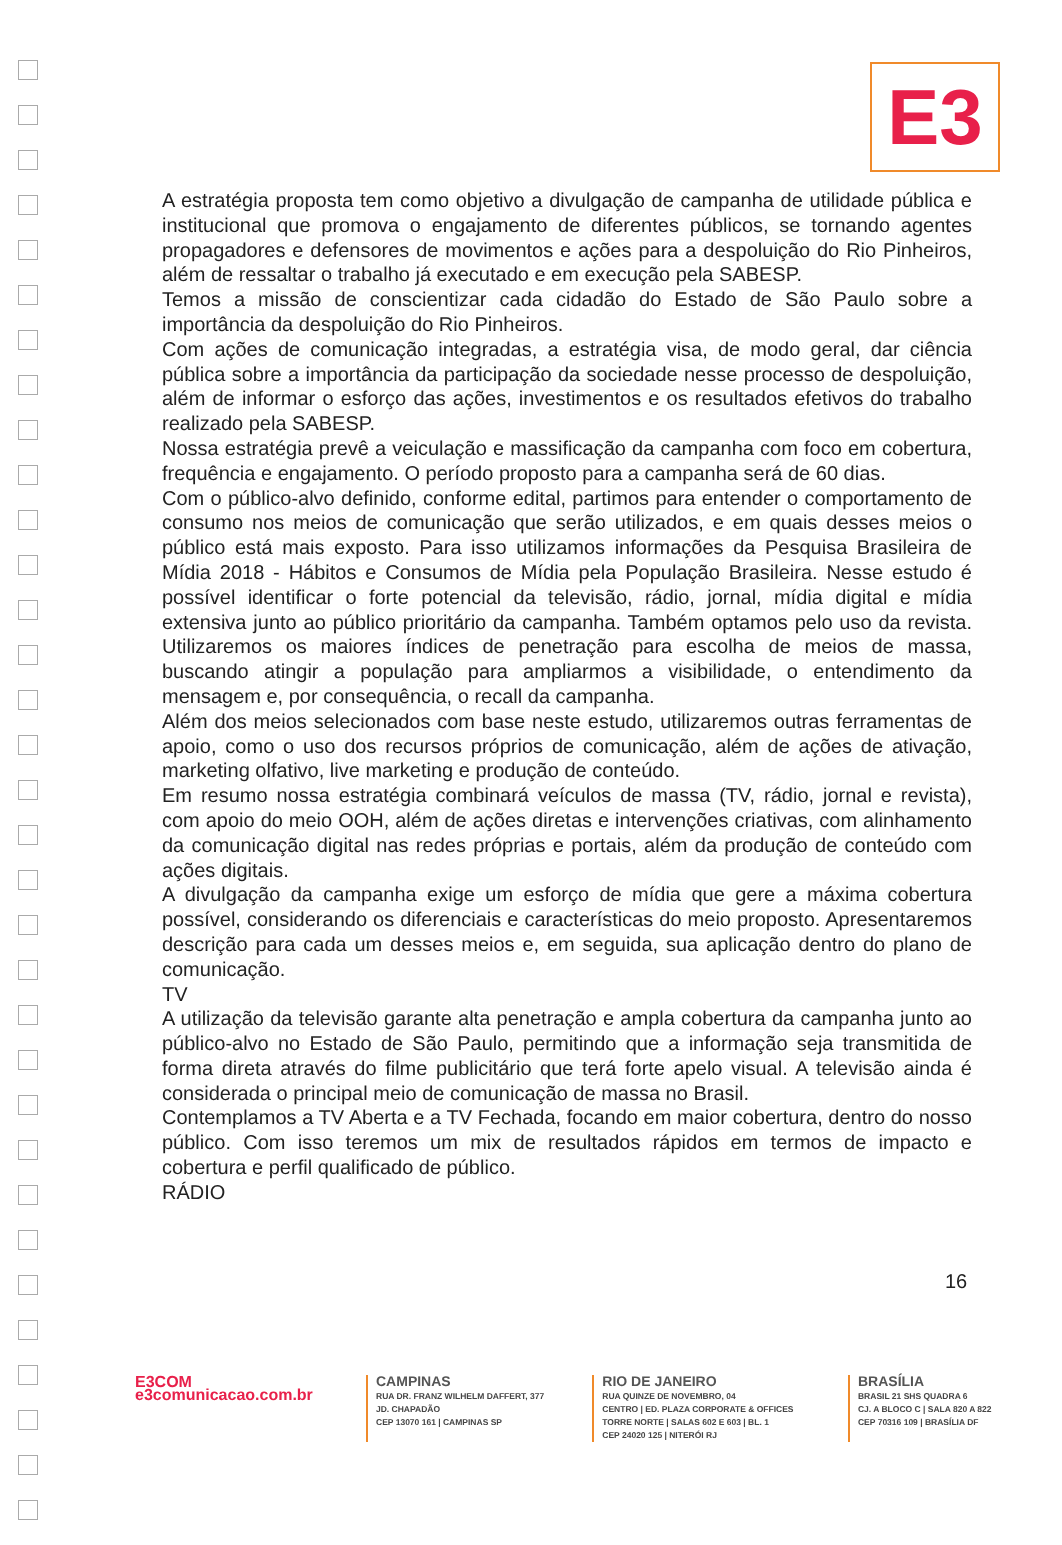E3
A estratégia proposta tem como objetivo a divulgação de campanha de utilidade pública e institucional que promova o engajamento de diferentes públicos, se tornando agentes propagadores e defensores de movimentos e ações para a despoluição do Rio Pinheiros, além de ressaltar o trabalho já executado e em execução pela SABESP.
Temos a missão de conscientizar cada cidadão do Estado de São Paulo sobre a importância da despoluição do Rio Pinheiros.
Com ações de comunicação integradas, a estratégia visa, de modo geral, dar ciência pública sobre a importância da participação da sociedade nesse processo de despoluição, além de informar o esforço das ações, investimentos e os resultados efetivos do trabalho realizado pela SABESP.
Nossa estratégia prevê a veiculação e massificação da campanha com foco em cobertura, frequência e engajamento. O período proposto para a campanha será de 60 dias.
Com o público-alvo definido, conforme edital, partimos para entender o comportamento de consumo nos meios de comunicação que serão utilizados, e em quais desses meios o público está mais exposto. Para isso utilizamos informações da Pesquisa Brasileira de Mídia 2018 - Hábitos e Consumos de Mídia pela População Brasileira. Nesse estudo é possível identificar o forte potencial da televisão, rádio, jornal, mídia digital e mídia extensiva junto ao público prioritário da campanha. Também optamos pelo uso da revista. Utilizaremos os maiores índices de penetração para escolha de meios de massa, buscando atingir a população para ampliarmos a visibilidade, o entendimento da mensagem e, por consequência, o recall da campanha.
Além dos meios selecionados com base neste estudo, utilizaremos outras ferramentas de apoio, como o uso dos recursos próprios de comunicação, além de ações de ativação, marketing olfativo, live marketing e produção de conteúdo.
Em resumo nossa estratégia combinará veículos de massa (TV, rádio, jornal e revista), com apoio do meio OOH, além de ações diretas e intervenções criativas, com alinhamento da comunicação digital nas redes próprias e portais, além da produção de conteúdo com ações digitais.
A divulgação da campanha exige um esforço de mídia que gere a máxima cobertura possível, considerando os diferenciais e características do meio proposto. Apresentaremos descrição para cada um desses meios e, em seguida, sua aplicação dentro do plano de comunicação.
TV
A utilização da televisão garante alta penetração e ampla cobertura da campanha junto ao público-alvo no Estado de São Paulo, permitindo que a informação seja transmitida de forma direta através do filme publicitário que terá forte apelo visual. A televisão ainda é considerada o principal meio de comunicação de massa no Brasil.
Contemplamos a TV Aberta e a TV Fechada, focando em maior cobertura, dentro do nosso público. Com isso teremos um mix de resultados rápidos em termos de impacto e cobertura e perfil qualificado de público.
RÁDIO
16
E3COM
e3comunicacao.com.br
CAMPINAS
RUA DR. FRANZ WILHELM DAFFERT, 377
JD. CHAPADÃO
CEP 13070 161 | CAMPINAS SP
RIO DE JANEIRO
RUA QUINZE DE NOVEMBRO, 04
CENTRO | ED. PLAZA CORPORATE & OFFICES
TORRE NORTE | SALAS 602 E 603 | BL. 1
CEP 24020 125 | NITERÓI RJ
BRASÍLIA
BRASIL 21 SHS QUADRA 6
CJ. A BLOCO C | SALA 820 A 822
CEP 70316 109 | BRASÍLIA DF